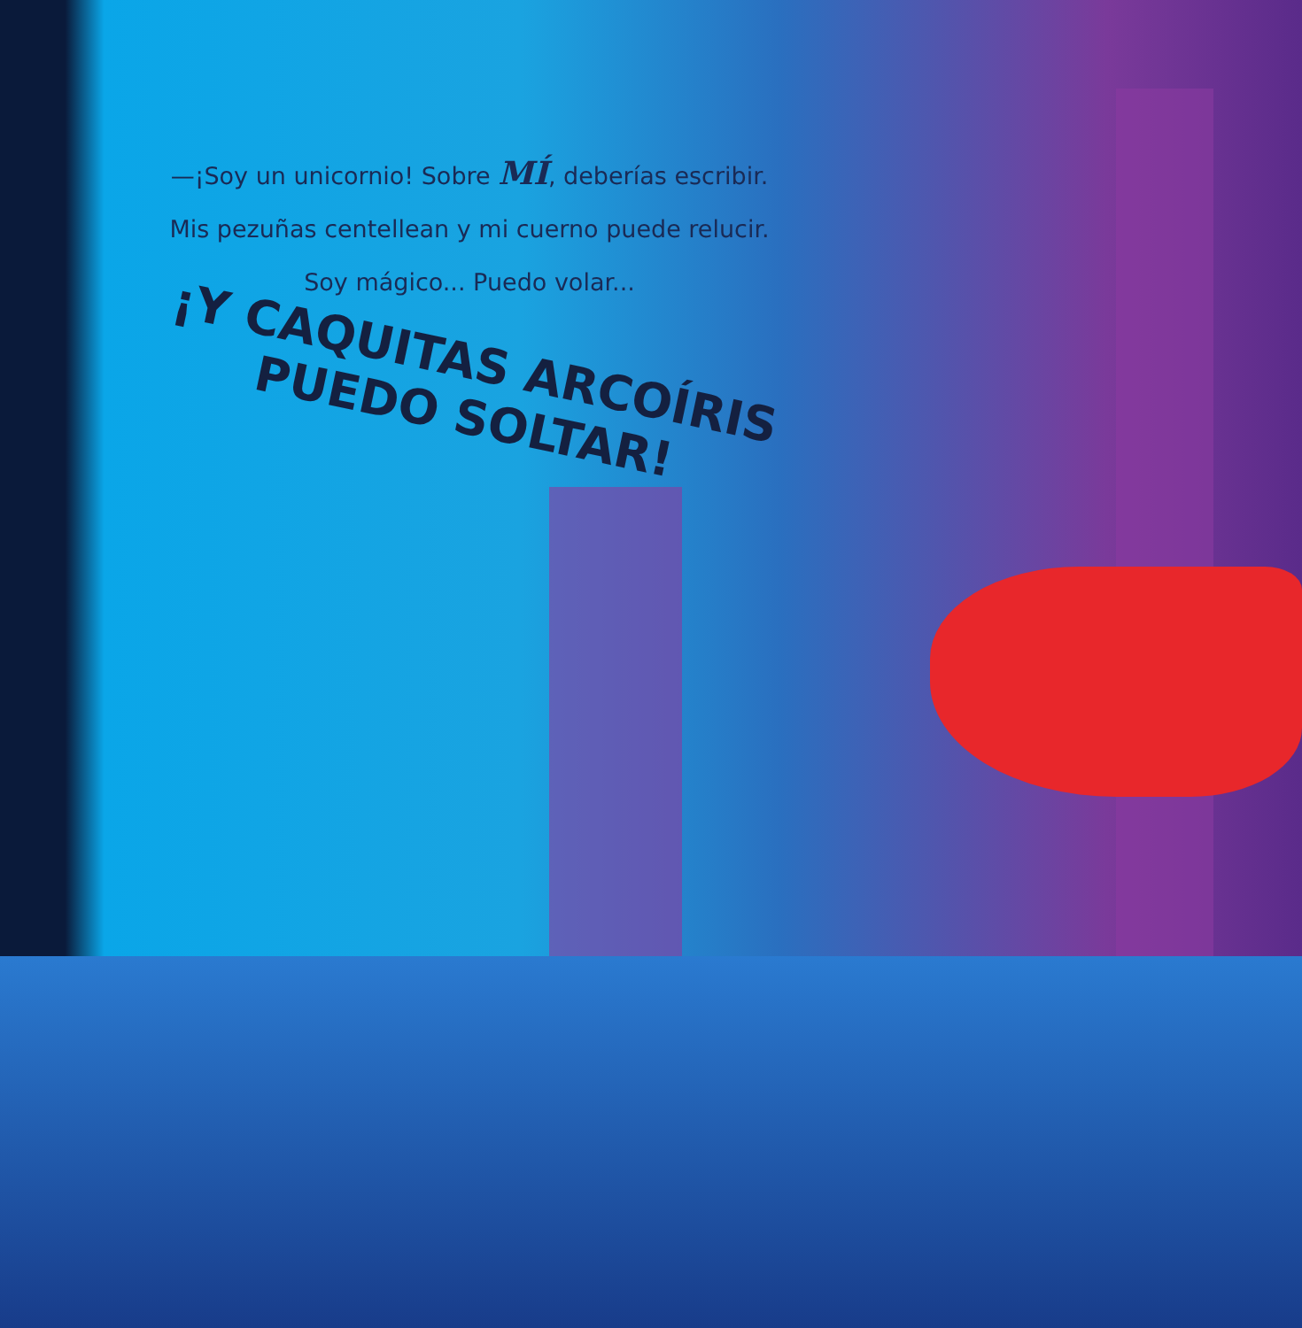—¡Soy un unicornio! Sobre MÍ, deberías escribir.
Mis pezuñas centellean y mi cuerno puede relucir.
Soy mágico... Puedo volar...
¡Y CAQUITAS ARCOÍRIS
PUEDO SOLTAR!